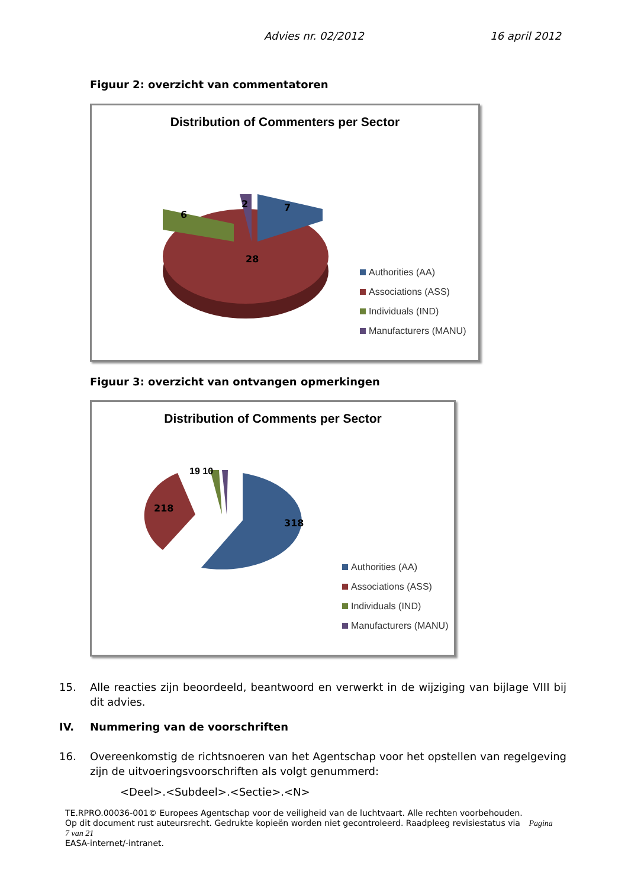Advies nr. 02/2012 16 april 2012
Figuur 2: overzicht van commentatoren
Distribution of Commenters per Sector
28
6
2
7
Authorities (AA)
Associations (ASS)
Individuals (IND)
Manufacturers (MANU)
Figuur 3: overzicht van ontvangen opmerkingen
Distribution of Comments per Sector
218
318
19 10
Authorities (AA)
Associations (ASS)
Individuals (IND)
Manufacturers (MANU)
15. Alle reacties zijn beoordeeld, beantwoord en verwerkt in de wijziging van bijlage VIII bij dit advies.
IV. Nummering van de voorschriften
16. Overeenkomstig de richtsnoeren van het Agentschap voor het opstellen van regelgeving zijn de uitvoeringsvoorschriften als volgt genummerd:
<Deel>.<Subdeel>.<Sectie>.<N>
TE.RPRO.00036-001© Europees Agentschap voor de veiligheid van de luchtvaart. Alle rechten voorbehouden.
Op dit document rust auteursrecht. Gedrukte kopieën worden niet gecontroleerd. Raadpleeg revisiestatus via Pagina 7 van 21
EASA-internet/-intranet.